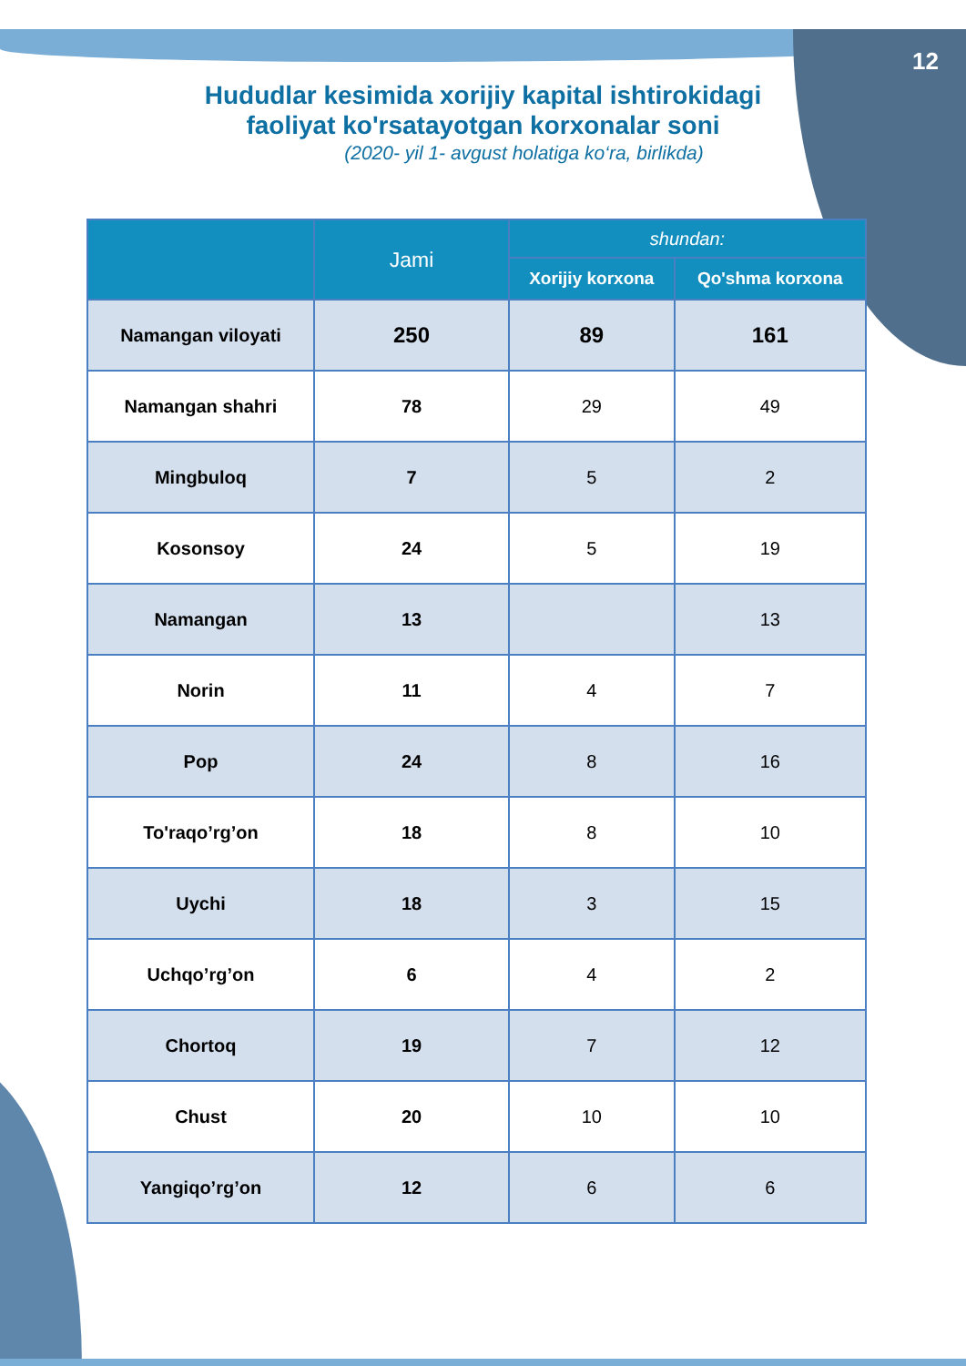12
Hududlar kesimida xorijiy kapital ishtirokidagi
faoliyat ko'rsatayotgan korxonalar soni
(2020- yil 1- avgust holatiga ko‘ra, birlikda)
| | Jami | shundan: | |
| --- | --- | --- | --- |
| | | Xorijiy korxona | Qo'shma korxona |
| Namangan viloyati | 250 | 89 | 161 |
| Namangan shahri | 78 | 29 | 49 |
| Mingbuloq | 7 | 5 | 2 |
| Kosonsoy | 24 | 5 | 19 |
| Namangan | 13 | | 13 |
| Norin | 11 | 4 | 7 |
| Pop | 24 | 8 | 16 |
| To'raqo’rg’on | 18 | 8 | 10 |
| Uychi | 18 | 3 | 15 |
| Uchqo’rg’on | 6 | 4 | 2 |
| Chortoq | 19 | 7 | 12 |
| Chust | 20 | 10 | 10 |
| Yangiqo’rg’on | 12 | 6 | 6 |